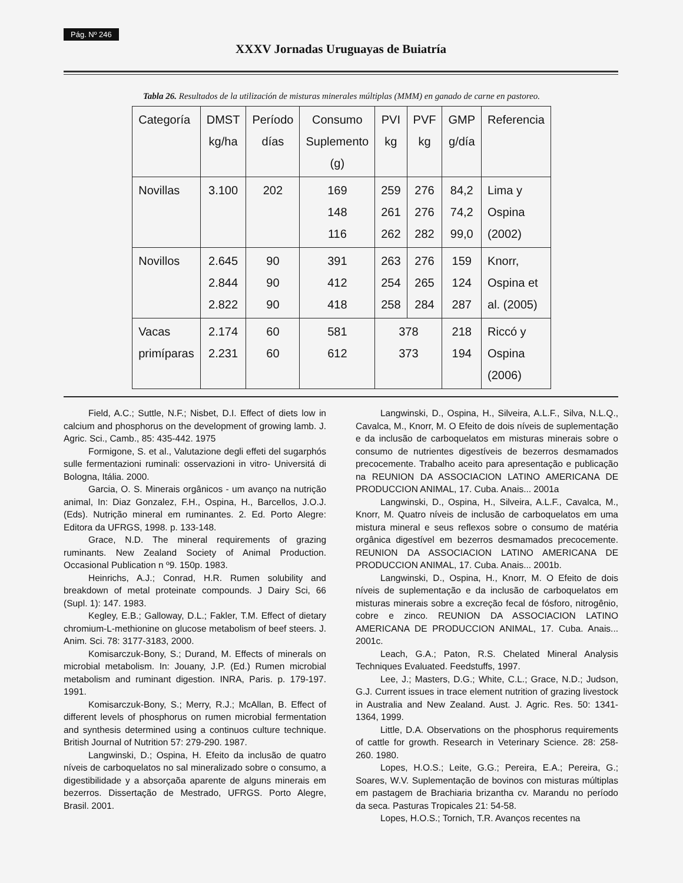Pág. Nº 246
XXXV Jornadas Uruguayas de Buiatría
Tabla 26. Resultados de la utilización de misturas minerales múltiplas (MMM) en ganado de carne en pastoreo.
| Categoría | DMST kg/ha | Período días | Consumo Suplemento (g) | PVI kg | PVF kg | GMP g/día | Referencia |
| --- | --- | --- | --- | --- | --- | --- | --- |
| Novillas | 3.100 | 202 | 169 148 116 | 259 261 262 | 276 276 282 | 84,2 74,2 99,0 | Lima y Ospina (2002) |
| Novillos | 2.645 2.844 2.822 | 90 90 90 | 391 412 418 | 263 254 258 | 276 265 284 | 159 124 287 | Knorr, Ospina et al. (2005) |
| Vacas primíparas | 2.174 2.231 | 60 60 | 581 612 | 378 373 | | 218 194 | Riccó y Ospina (2006) |
Field, A.C.; Suttle, N.F.; Nisbet, D.I. Effect of diets low in calcium and phosphorus on the development of growing lamb. J. Agric. Sci., Camb., 85: 435-442. 1975
Formigone, S. et al., Valutazione degli effeti del sugarphós sulle fermentazioni ruminali: osservazioni in vitro- Universitá di Bologna, Itália. 2000.
Garcia, O. S. Minerais orgânicos - um avanço na nutrição animal, In: Diaz Gonzalez, F.H., Ospina, H., Barcellos, J.O.J. (Eds). Nutrição mineral em ruminantes. 2. Ed. Porto Alegre: Editora da UFRGS, 1998. p. 133-148.
Grace, N.D. The mineral requirements of grazing ruminants. New Zealand Society of Animal Production. Occasional Publication n º9. 150p. 1983.
Heinrichs, A.J.; Conrad, H.R. Rumen solubility and breakdown of metal proteinate compounds. J Dairy Sci, 66 (Supl. 1): 147. 1983.
Kegley, E.B.; Galloway, D.L.; Fakler, T.M. Effect of dietary chromium-L-methionine on glucose metabolism of beef steers. J. Anim. Sci. 78: 3177-3183, 2000.
Komisarczuk-Bony, S.; Durand, M. Effects of minerals on microbial metabolism. In: Jouany, J.P. (Ed.) Rumen microbial metabolism and ruminant digestion. INRA, Paris. p. 179-197. 1991.
Komisarczuk-Bony, S.; Merry, R.J.; McAllan, B. Effect of different levels of phosphorus on rumen microbial fermentation and synthesis determined using a continuos culture technique. British Journal of Nutrition 57: 279-290. 1987.
Langwinski, D.; Ospina, H. Efeito da inclusão de quatro níveis de carboquelatos no sal mineralizado sobre o consumo, a digestibilidade y a absorçaõa aparente de alguns minerais em bezerros. Dissertação de Mestrado, UFRGS. Porto Alegre, Brasil. 2001.
Langwinski, D., Ospina, H., Silveira, A.L.F., Silva, N.L.Q., Cavalca, M., Knorr, M. O Efeito de dois níveis de suplementação e da inclusão de carboquelatos em misturas minerais sobre o consumo de nutrientes digestíveis de bezerros desmamados precocemente. Trabalho aceito para apresentação e publicação na REUNION DA ASSOCIACION LATINO AMERICANA DE PRODUCCION ANIMAL, 17. Cuba. Anais... 2001a
Langwinski, D., Ospina, H., Silveira, A.L.F., Cavalca, M., Knorr, M. Quatro níveis de inclusão de carboquelatos em uma mistura mineral e seus reflexos sobre o consumo de matéria orgânica digestível em bezerros desmamados precocemente. REUNION DA ASSOCIACION LATINO AMERICANA DE PRODUCCION ANIMAL, 17. Cuba. Anais... 2001b.
Langwinski, D., Ospina, H., Knorr, M. O Efeito de dois níveis de suplementação e da inclusão de carboquelatos em misturas minerais sobre a excreção fecal de fósforo, nitrogênio, cobre e zinco. REUNION DA ASSOCIACION LATINO AMERICANA DE PRODUCCION ANIMAL, 17. Cuba. Anais... 2001c.
Leach, G.A.; Paton, R.S. Chelated Mineral Analysis Techniques Evaluated. Feedstuffs, 1997.
Lee, J.; Masters, D.G.; White, C.L.; Grace, N.D.; Judson, G.J. Current issues in trace element nutrition of grazing livestock in Australia and New Zealand. Aust. J. Agric. Res. 50: 1341-1364, 1999.
Little, D.A. Observations on the phosphorus requirements of cattle for growth. Research in Veterinary Science. 28: 258-260. 1980.
Lopes, H.O.S.; Leite, G.G.; Pereira, E.A.; Pereira, G.; Soares, W.V. Suplementação de bovinos con misturas múltiplas em pastagem de Brachiaria brizantha cv. Marandu no período da seca. Pasturas Tropicales 21: 54-58.
Lopes, H.O.S.; Tornich, T.R. Avanços recentes na